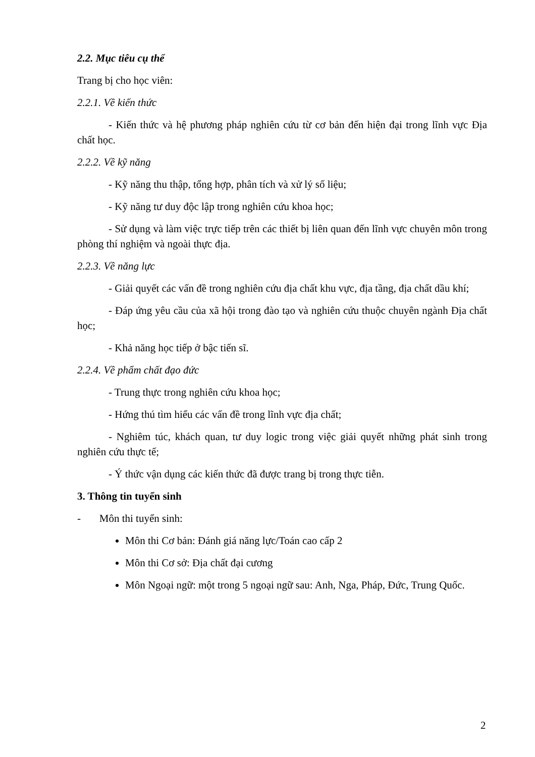2.2. Mục tiêu cụ thể
Trang bị cho học viên:
2.2.1. Về kiến thức
- Kiến thức và hệ phương pháp nghiên cứu từ cơ bản đến hiện đại trong lĩnh vực Địa chất học.
2.2.2. Về kỹ năng
- Kỹ năng thu thập, tổng hợp, phân tích và xử lý số liệu;
- Kỹ năng tư duy độc lập trong nghiên cứu khoa học;
- Sử dụng và làm việc trực tiếp trên các thiết bị liên quan đến lĩnh vực chuyên môn trong phòng thí nghiệm và ngoài thực địa.
2.2.3. Về năng lực
- Giải quyết các vấn đề trong nghiên cứu địa chất khu vực, địa tầng, địa chất dầu khí;
- Đáp ứng yêu cầu của xã hội trong đào tạo và nghiên cứu thuộc chuyên ngành Địa chất học;
- Khả năng học tiếp ở bậc tiến sĩ.
2.2.4. Về phẩm chất đạo đức
- Trung thực trong nghiên cứu khoa học;
- Hứng thú tìm hiểu các vấn đề trong lĩnh vực địa chất;
- Nghiêm túc, khách quan, tư duy logic trong việc giải quyết những phát sinh trong nghiên cứu thực tế;
- Ý thức vận dụng các kiến thức đã được trang bị trong thực tiễn.
3. Thông tin tuyển sinh
- Môn thi tuyển sinh:
Môn thi Cơ bản: Đánh giá năng lực/Toán cao cấp 2
Môn thi Cơ sở: Địa chất đại cương
Môn Ngoại ngữ: một trong 5 ngoại ngữ sau: Anh, Nga, Pháp, Đức, Trung Quốc.
2